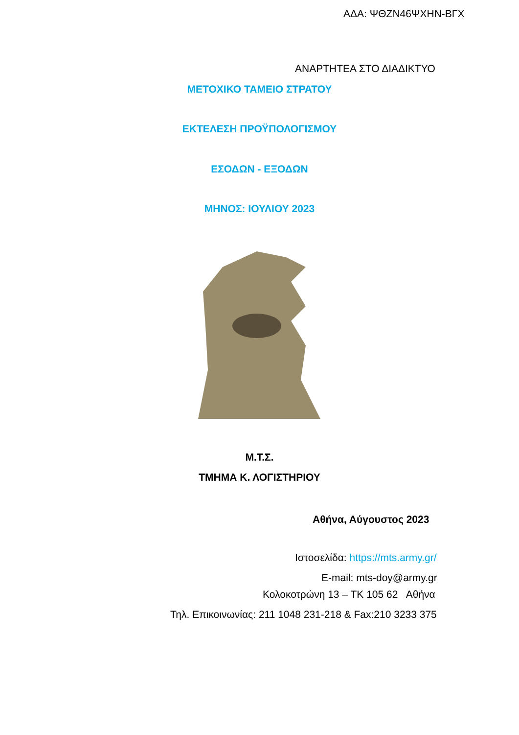ΑΔΑ: ΨΘΖΝ46ΨΧΗΝ-ΒΓΧ
ΑΝΑΡΤΗΤΕΑ ΣΤΟ ΔΙΑΔΙΚΤΥΟ
ΜΕΤΟΧΙΚΟ ΤΑΜΕΙΟ ΣΤΡΑΤΟΥ
ΕΚΤΕΛΕΣΗ ΠΡΟΫΠΟΛΟΓΙΣΜΟΥ
ΕΣΟΔΩΝ - ΕΞΟΔΩΝ
ΜΗΝΟΣ: ΙΟΥΛΙΟΥ 2023
Μ.Τ.Σ.
ΤΜΗΜΑ Κ. ΛΟΓΙΣΤΗΡΙΟΥ
Αθήνα, Αύγουστος 2023
Ιστοσελίδα: https://mts.army.gr/
E-mail: mts-doy@army.gr
Κολοκοτρώνη 13 – ΤΚ 105 62 Αθήνα
Τηλ. Επικοινωνίας: 211 1048 231-218 & Fax:210 3233 375